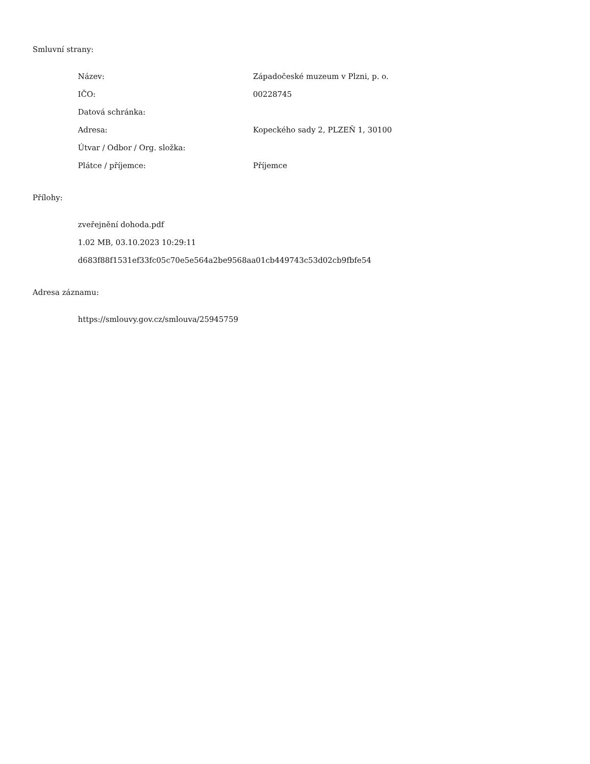Smluvní strany:
| Název: | Západočeské muzeum v Plzni, p. o. |
| IČO: | 00228745 |
| Datová schránka: | |
| Adresa: | Kopeckého sady 2, PLZEŇ 1, 30100 |
| Útvar / Odbor / Org. složka: | |
| Plátce / příjemce: | Příjemce |
Přílohy:
zveřejnění dohoda.pdf
1.02 MB, 03.10.2023 10:29:11
d683f88f1531ef33fc05c70e5e564a2be9568aa01cb449743c53d02cb9fbfe54
Adresa záznamu:
https://smlouvy.gov.cz/smlouva/25945759